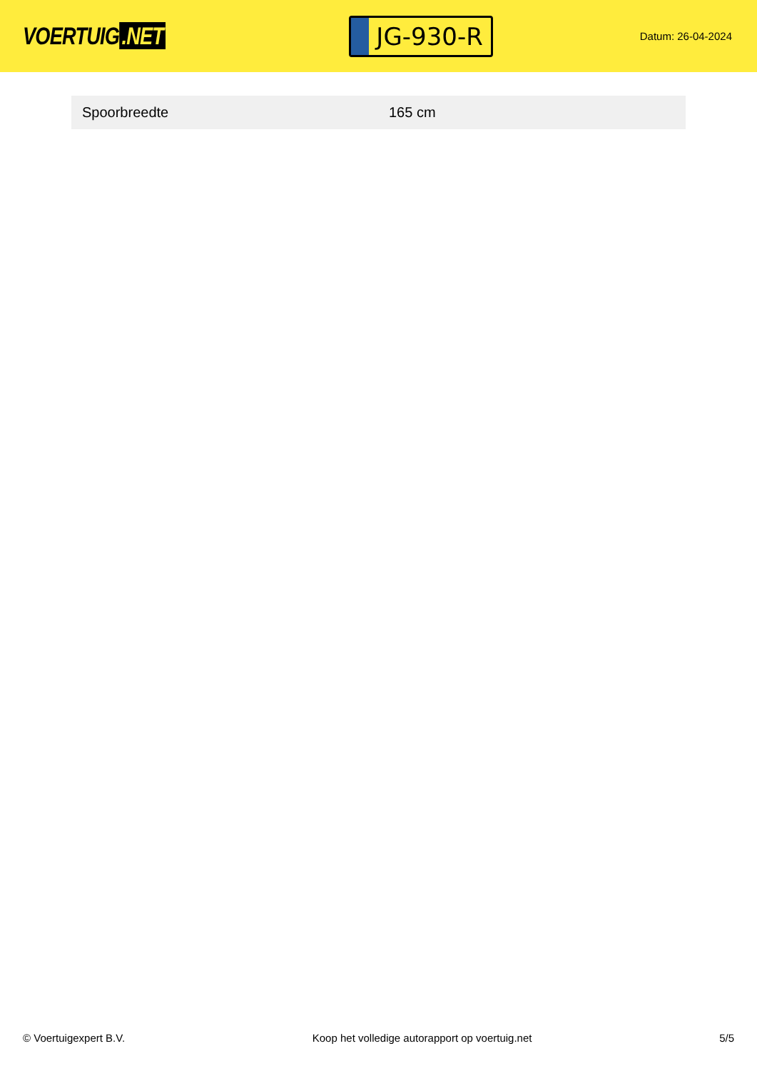VOERTUIG.NET
JG-930-R
Datum: 26-04-2024
| Spoorbreedte | 165 cm |
© Voertuigexpert B.V. Koop het volledige autorapport op voertuig.net
5/5